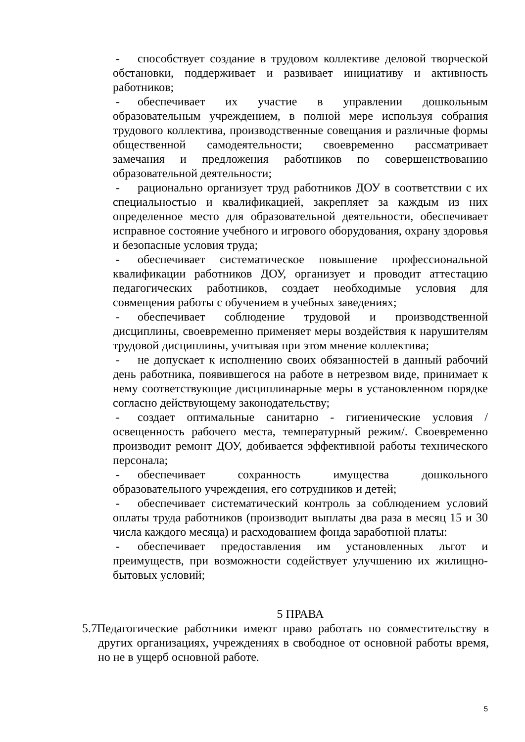- способствует создание в трудовом коллективе деловой творческой обстановки, поддерживает и развивает инициативу и активность работников;
- обеспечивает их участие в управлении дошкольным образовательным учреждением, в полной мере используя собрания трудового коллектива, производственные совещания и различные формы общественной самодеятельности; своевременно рассматривает замечания и предложения работников по совершенствованию образовательной деятельности;
- рационально организует труд работников ДОУ в соответствии с их специальностью и квалификацией, закрепляет за каждым из них определенное место для образовательной деятельности, обеспечивает исправное состояние учебного и игрового оборудования, охрану здоровья и безопасные условия труда;
- обеспечивает систематическое повышение профессиональной квалификации работников ДОУ, организует и проводит аттестацию педагогических работников, создает необходимые условия для совмещения работы с обучением в учебных заведениях;
- обеспечивает соблюдение трудовой и производственной дисциплины, своевременно применяет меры воздействия к нарушителям трудовой дисциплины, учитывая при этом мнение коллектива;
- не допускает к исполнению своих обязанностей в данный рабочий день работника, появившегося на работе в нетрезвом виде, принимает к нему соответствующие дисциплинарные меры в установленном порядке согласно действующему законодательству;
- создает оптимальные санитарно - гигиенические условия /освещенность рабочего места, температурный режим/. Своевременно производит ремонт ДОУ, добивается эффективной работы технического персонала;
- обеспечивает сохранность имущества дошкольного образовательного учреждения, его сотрудников и детей;
- обеспечивает систематический контроль за соблюдением условий оплаты труда работников (производит выплаты два раза в месяц 15 и 30 числа каждого месяца) и расходованием фонда заработной платы:
- обеспечивает предоставления им установленных льгот и преимуществ, при возможности содействует улучшению их жилищно-бытовых условий;
5 ПРАВА
5.7Педагогические работники имеют право работать по совместительству в других организациях, учреждениях в свободное от основной работы время, но не в ущерб основной работе.
5